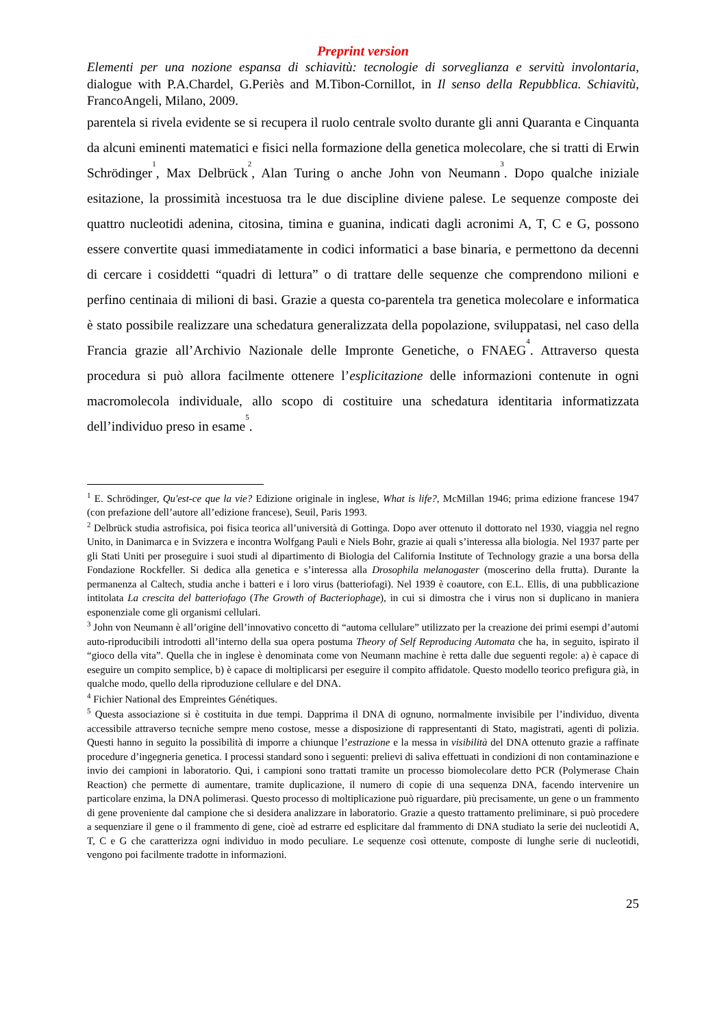Preprint version
Elementi per una nozione espansa di schiavitù: tecnologie di sorveglianza e servitù involontaria, dialogue with P.A.Chardel, G.Periès and M.Tibon-Cornillot, in Il senso della Repubblica. Schiavitù, FrancoAngeli, Milano, 2009.
parentela si rivela evidente se si recupera il ruolo centrale svolto durante gli anni Quaranta e Cinquanta da alcuni eminenti matematici e fisici nella formazione della genetica molecolare, che si tratti di Erwin Schrödinger<sup>1</sup>, Max Delbrück<sup>2</sup>, Alan Turing o anche John von Neumann<sup>3</sup>. Dopo qualche iniziale esitazione, la prossimità incestuosa tra le due discipline diviene palese. Le sequenze composte dei quattro nucleotidi adenina, citosina, timina e guanina, indicati dagli acronimi A, T, C e G, possono essere convertite quasi immediatamente in codici informatici a base binaria, e permettono da decenni di cercare i cosiddetti “quadri di lettura” o di trattare delle sequenze che comprendono milioni e perfino centinaia di milioni di basi. Grazie a questa co-parentela tra genetica molecolare e informatica è stato possibile realizzare una schedatura generalizzata della popolazione, sviluppatasi, nel caso della Francia grazie all’Archivio Nazionale delle Impronte Genetiche, o FNAEG<sup>4</sup>. Attraverso questa procedura si può allora facilmente ottenere l’esplicitazione delle informazioni contenute in ogni macromolecola individuale, allo scopo di costituire una schedatura identitaria informatizzata dell’individuo preso in esame<sup>5</sup>.
<sup>1</sup> E. Schrödinger, Qu'est-ce que la vie? Edizione originale in inglese, What is life?, McMillan 1946; prima edizione francese 1947 (con prefazione dell’autore all’edizione francese), Seuil, Paris 1993.
<sup>2</sup> Delbrück studia astrofisica, poi fisica teorica all’università di Gottinga. Dopo aver ottenuto il dottorato nel 1930, viaggia nel regno Unito, in Danimarca e in Svizzera e incontra Wolfgang Pauli e Niels Bohr, grazie ai quali s’interessa alla biologia. Nel 1937 parte per gli Stati Uniti per proseguire i suoi studi al dipartimento di Biologia del California Institute of Technology grazie a una borsa della Fondazione Rockfeller. Si dedica alla genetica e s’interessa alla Drosophila melanogaster (moscerino della frutta). Durante la permanenza al Caltech, studia anche i batteri e i loro virus (batteriofagi). Nel 1939 è coautore, con E.L. Ellis, di una pubblicazione intitolata La crescita del batteriofago (The Growth of Bacteriophage), in cui si dimostra che i virus non si duplicano in maniera esponenziale come gli organismi cellulari.
<sup>3</sup> John von Neumann è all’origine dell’innovativo concetto di “automa cellulare” utilizzato per la creazione dei primi esempi d’automi auto-riproducibili introdotti all’interno della sua opera postuma Theory of Self Reproducing Automata che ha, in seguito, ispirato il “gioco della vita”. Quella che in inglese è denominata come von Neumann machine è retta dalle due seguenti regole: a) è capace di eseguire un compito semplice, b) è capace di moltiplicarsi per eseguire il compito affidatole. Questo modello teorico prefigura già, in qualche modo, quello della riproduzione cellulare e del DNA.
<sup>4</sup> Fichier National des Empreintes Génétiques.
<sup>5</sup> Questa associazione si è costituita in due tempi. Dapprima il DNA di ognuno, normalmente invisibile per l’individuo, diventa accessibile attraverso tecniche sempre meno costose, messe a disposizione di rappresentanti di Stato, magistrati, agenti di polizia. Questi hanno in seguito la possibilità di imporre a chiunque l’estrazione e la messa in visibilità del DNA ottenuto grazie a raffinate procedure d’ingegneria genetica. I processi standard sono i seguenti: prelievi di saliva effettuati in condizioni di non contaminazione e invio dei campioni in laboratorio. Qui, i campioni sono trattati tramite un processo biomolecolare detto PCR (Polymerase Chain Reaction) che permette di aumentare, tramite duplicazione, il numero di copie di una sequenza DNA, facendo intervenire un particolare enzima, la DNA polimerasi. Questo processo di moltiplicazione può riguardare, più precisamente, un gene o un frammento di gene proveniente dal campione che si desidera analizzare in laboratorio. Grazie a questo trattamento preliminare, si può procedere a sequenziare il gene o il frammento di gene, cioè ad estrarre ed esplicitare dal frammento di DNA studiato la serie dei nucleotidi A, T, C e G che caratterizza ogni individuo in modo peculiare. Le sequenze così ottenute, composte di lunghe serie di nucleotidi, vengono poi facilmente tradotte in informazioni.
25